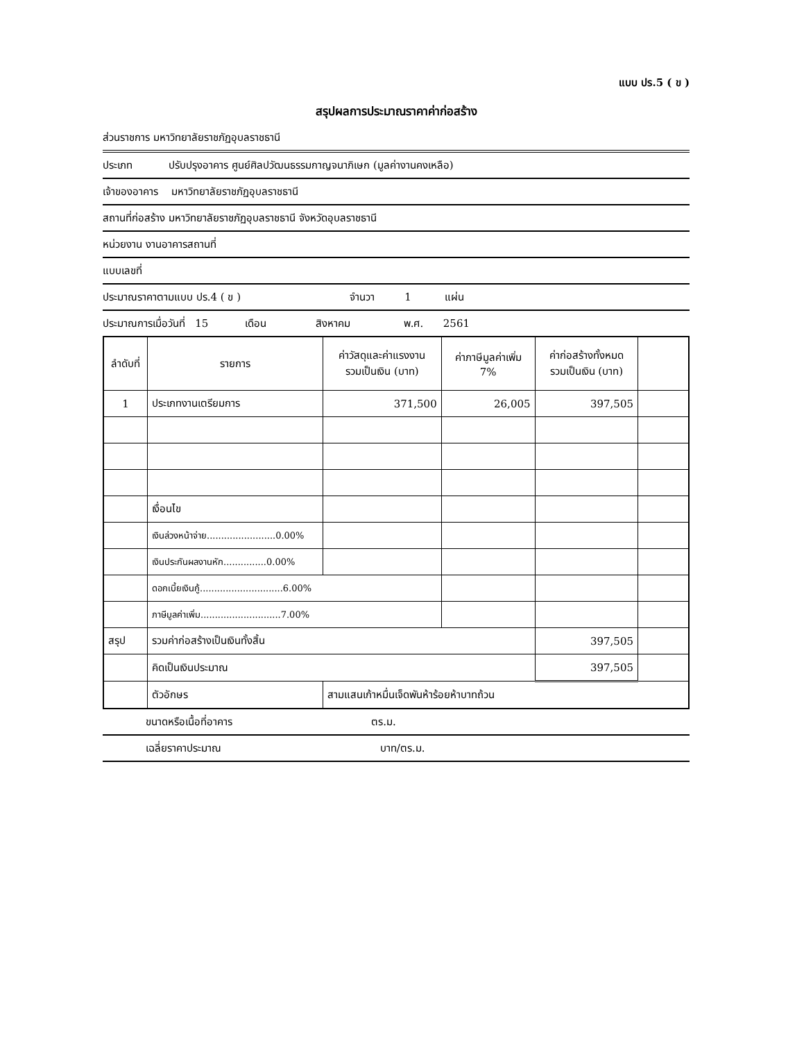แบบ ปร.5 ( ข )
สรุปผลการประมาณราคาค่าก่อสร้าง
ส่วนราชการ มหาวิทยาลัยราชภัฏอุบลราชธานี
ประเภท ปรับปรุงอาคาร ศูนย์ศิลปวัฒนธรรมกาญจนาภิเษก (มูลค่างานคงเหลือ)
เจ้าของอาคาร มหาวิทยาลัยราชภัฏอุบลราชธานี
สถานที่ก่อสร้าง มหาวิทยาลัยราชภัฏอุบลราชธานี จังหวัดอุบลราชธานี
หน่วยงาน งานอาคารสถานที่
แบบเลขที่
ประมาณราคาตามแบบ ปร.4 ( ข ) จำนวา 1 แผ่น
ประมาณการเมื่อวันที่ 15 เดือน สิงหาคม พ.ศ. 2561
| ลำดับที่ | รายการ | ค่าวัสดุและค่าแรงงาน รวมเป็นเงิน (บาท) | ค่าภาษีมูลค่าเพิ่ม 7% | ค่าก่อสร้างทั้งหมด รวมเป็นเงิน (บาท) | |
| --- | --- | --- | --- | --- | --- |
| 1 | ประเภทงานเตรียมการ | 371,500 | 26,005 | 397,505 | |
| | เงื่อนไข | | | | |
| | เงินล่วงหน้าจ่าย........................0.00% | | | | |
| | เงินประกันผลงานหัก...............0.00% | | | | |
| | ดอกเบี้ยเงินกู้.............................6.00% | | | | |
| | ภาษีมูลค่าเพิ่ม............................7.00% | | | | |
| สรุป | รวมค่าก่อสร้างเป็นเงินทั้งสิ้น | | | 397,505 | |
| | คิดเป็นเงินประมาณ | | | 397,505 | |
| | ตัวอักษร | สามแสนเก้าหมื่นเจ็ดพันห้าร้อยห้าบาทถ้วน | | | |
ขนาดหรือเนื้อที่อาคาร ตร.ม.
เฉลี่ยราคาประมาณ บาท/ตร.ม.